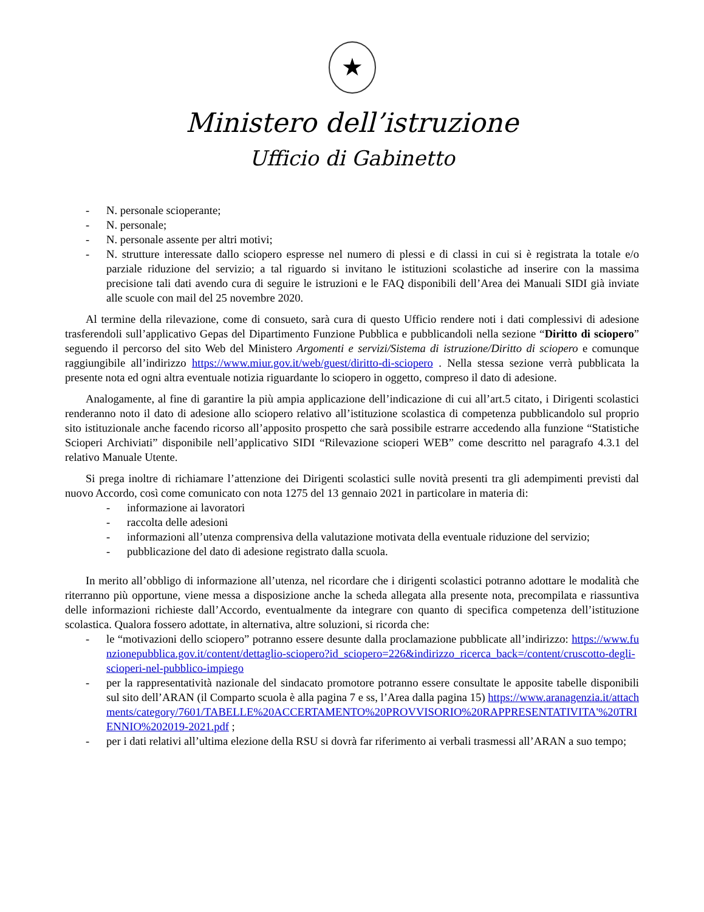★
Ministero dell’istruzione
Ufficio di Gabinetto
- N. personale scioperante;
- N. personale;
- N. personale assente per altri motivi;
- N. strutture interessate dallo sciopero espresse nel numero di plessi e di classi in cui si è registrata la totale e/o parziale riduzione del servizio; a tal riguardo si invitano le istituzioni scolastiche ad inserire con la massima precisione tali dati avendo cura di seguire le istruzioni e le FAQ disponibili dell’Area dei Manuali SIDI già inviate alle scuole con mail del 25 novembre 2020.
Al termine della rilevazione, come di consueto, sarà cura di questo Ufficio rendere noti i dati complessivi di adesione trasferendoli sull’applicativo Gepas del Dipartimento Funzione Pubblica e pubblicandoli nella sezione “Diritto di sciopero” seguendo il percorso del sito Web del Ministero Argomenti e servizi/Sistema di istruzione/Diritto di sciopero e comunque raggiungibile all’indirizzo https://www.miur.gov.it/web/guest/diritto-di-sciopero . Nella stessa sezione verrà pubblicata la presente nota ed ogni altra eventuale notizia riguardante lo sciopero in oggetto, compreso il dato di adesione.
Analogamente, al fine di garantire la più ampia applicazione dell’indicazione di cui all’art.5 citato, i Dirigenti scolastici renderanno noto il dato di adesione allo sciopero relativo all’istituzione scolastica di competenza pubblicandolo sul proprio sito istituzionale anche facendo ricorso all’apposito prospetto che sarà possibile estrarre accedendo alla funzione “Statistiche Scioperi Archiviati” disponibile nell’applicativo SIDI “Rilevazione scioperi WEB” come descritto nel paragrafo 4.3.1 del relativo Manuale Utente.
Si prega inoltre di richiamare l’attenzione dei Dirigenti scolastici sulle novità presenti tra gli adempimenti previsti dal nuovo Accordo, così come comunicato con nota 1275 del 13 gennaio 2021 in particolare in materia di:
- informazione ai lavoratori
- raccolta delle adesioni
- informazioni all’utenza comprensiva della valutazione motivata della eventuale riduzione del servizio;
- pubblicazione del dato di adesione registrato dalla scuola.
In merito all’obbligo di informazione all’utenza, nel ricordare che i dirigenti scolastici potranno adottare le modalità che riterranno più opportune, viene messa a disposizione anche la scheda allegata alla presente nota, precompilata e riassuntiva delle informazioni richieste dall’Accordo, eventualmente da integrare con quanto di specifica competenza dell’istituzione scolastica. Qualora fossero adottate, in alternativa, altre soluzioni, si ricorda che:
- le “motivazioni dello sciopero” potranno essere desunte dalla proclamazione pubblicate all’indirizzo: https://www.funzionepubblica.gov.it/content/dettaglio-sciopero?id_sciopero=226&indirizzo_ricerca_back=/content/cruscotto-degli-scioperi-nel-pubblico-impiego
- per la rappresentatività nazionale del sindacato promotore potranno essere consultate le apposite tabelle disponibili sul sito dell’ARAN (il Comparto scuola è alla pagina 7 e ss, l’Area dalla pagina 15) https://www.aranagenzia.it/attachments/category/7601/TABELLE%20ACCERTAMENTO%20PROVVISORIO%20RAPPRESENTATIVITA'%20TRIENNIO%202019-2021.pdf ;
- per i dati relativi all’ultima elezione della RSU si dovrà far riferimento ai verbali trasmessi all’ARAN a suo tempo;